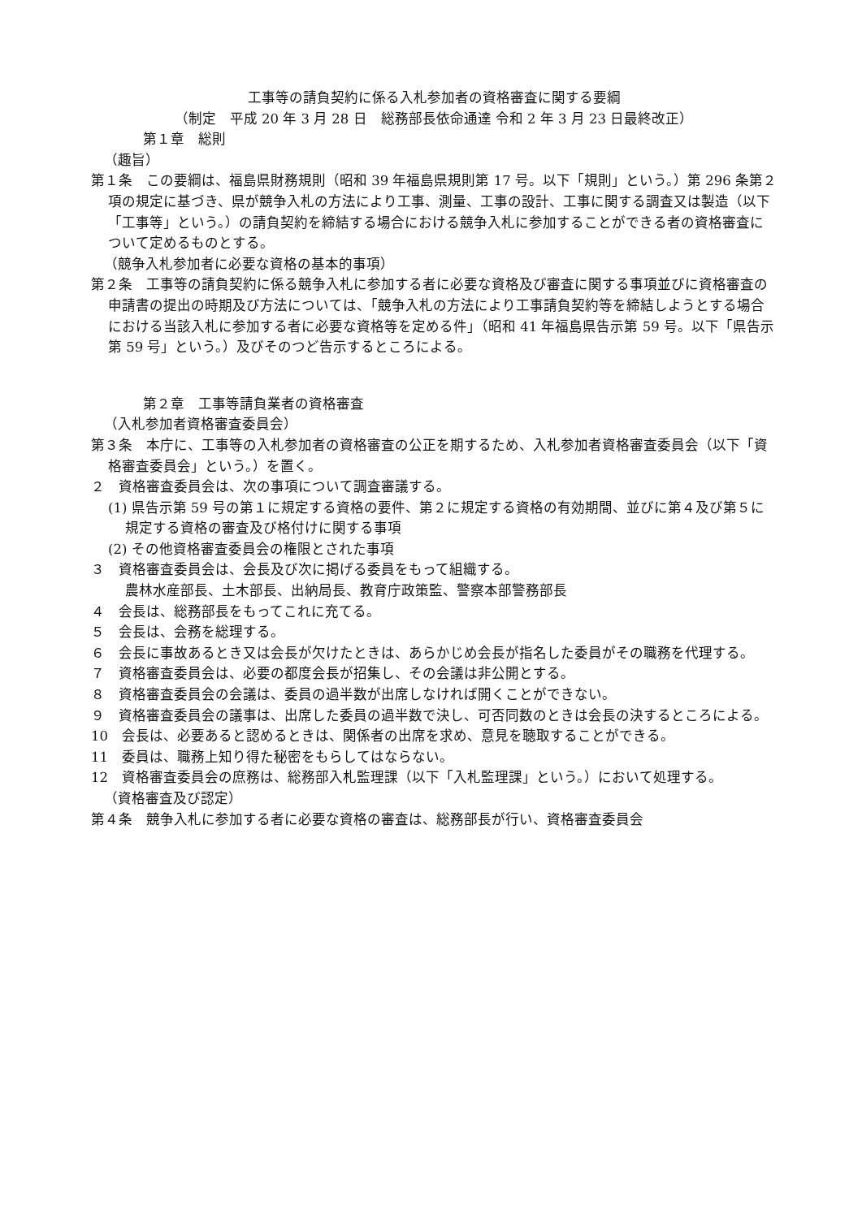工事等の請負契約に係る入札参加者の資格審査に関する要綱
（制定　平成 20 年 3 月 28 日　総務部長依命通達 令和 2 年 3 月 23 日最終改正）
第１章　総則
（趣旨）
第１条　この要綱は、福島県財務規則（昭和 39 年福島県規則第 17 号。以下「規則」という。）第 296 条第２項の規定に基づき、県が競争入札の方法により工事、測量、工事の設計、工事に関する調査又は製造（以下「工事等」という。）の請負契約を締結する場合における競争入札に参加することができる者の資格審査について定めるものとする。
（競争入札参加者に必要な資格の基本的事項）
第２条　工事等の請負契約に係る競争入札に参加する者に必要な資格及び審査に関する事項並びに資格審査の申請書の提出の時期及び方法については、「競争入札の方法により工事請負契約等を締結しようとする場合における当該入札に参加する者に必要な資格等を定める件」（昭和 41 年福島県告示第 59 号。以下「県告示第 59 号」という。）及びそのつど告示するところによる。
第２章　工事等請負業者の資格審査
（入札参加者資格審査委員会）
第３条　本庁に、工事等の入札参加者の資格審査の公正を期するため、入札参加者資格審査委員会（以下「資格審査委員会」という。）を置く。
２　資格審査委員会は、次の事項について調査審議する。
(1) 県告示第 59 号の第１に規定する資格の要件、第２に規定する資格の有効期間、並びに第４及び第５に規定する資格の審査及び格付けに関する事項
(2) その他資格審査委員会の権限とされた事項
３　資格審査委員会は、会長及び次に掲げる委員をもって組織する。
農林水産部長、土木部長、出納局長、教育庁政策監、警察本部警務部長
４　会長は、総務部長をもってこれに充てる。
５　会長は、会務を総理する。
６　会長に事故あるとき又は会長が欠けたときは、あらかじめ会長が指名した委員がその職務を代理する。
７　資格審査委員会は、必要の都度会長が招集し、その会議は非公開とする。
８　資格審査委員会の会議は、委員の過半数が出席しなければ開くことができない。
９　資格審査委員会の議事は、出席した委員の過半数で決し、可否同数のときは会長の決するところによる。
10　会長は、必要あると認めるときは、関係者の出席を求め、意見を聴取することができる。
11　委員は、職務上知り得た秘密をもらしてはならない。
12　資格審査委員会の庶務は、総務部入札監理課（以下「入札監理課」という。）において処理する。
（資格審査及び認定）
第４条　競争入札に参加する者に必要な資格の審査は、総務部長が行い、資格審査委員会